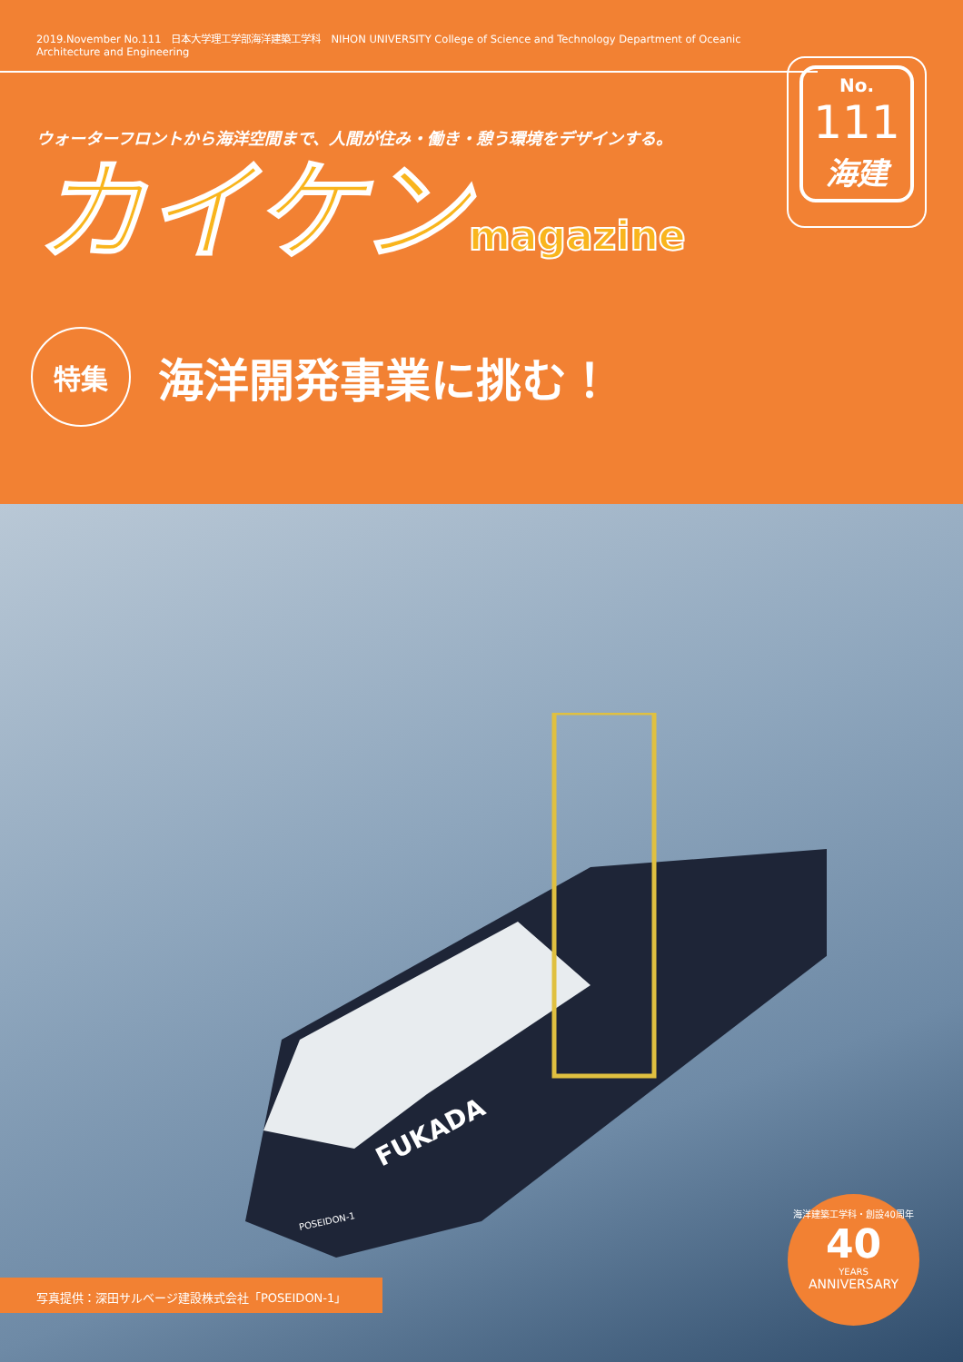2019.November No.111　日本大学理工学部海洋建築工学科　NIHON UNIVERSITY College of Science and Technology Department of Oceanic Architecture and Engineering
No.
111
海建
ウォーターフロントから海洋空間まで、人間が住み・働き・憩う環境をデザインする。
カイケンmagazine
特集
海洋開発事業に挑む！
FUKADA
POSEIDON-1
写真提供：深田サルベージ建設株式会社「POSEIDON-1」
海洋建築工学科・創設40周年
40
YEARS
ANNIVERSARY